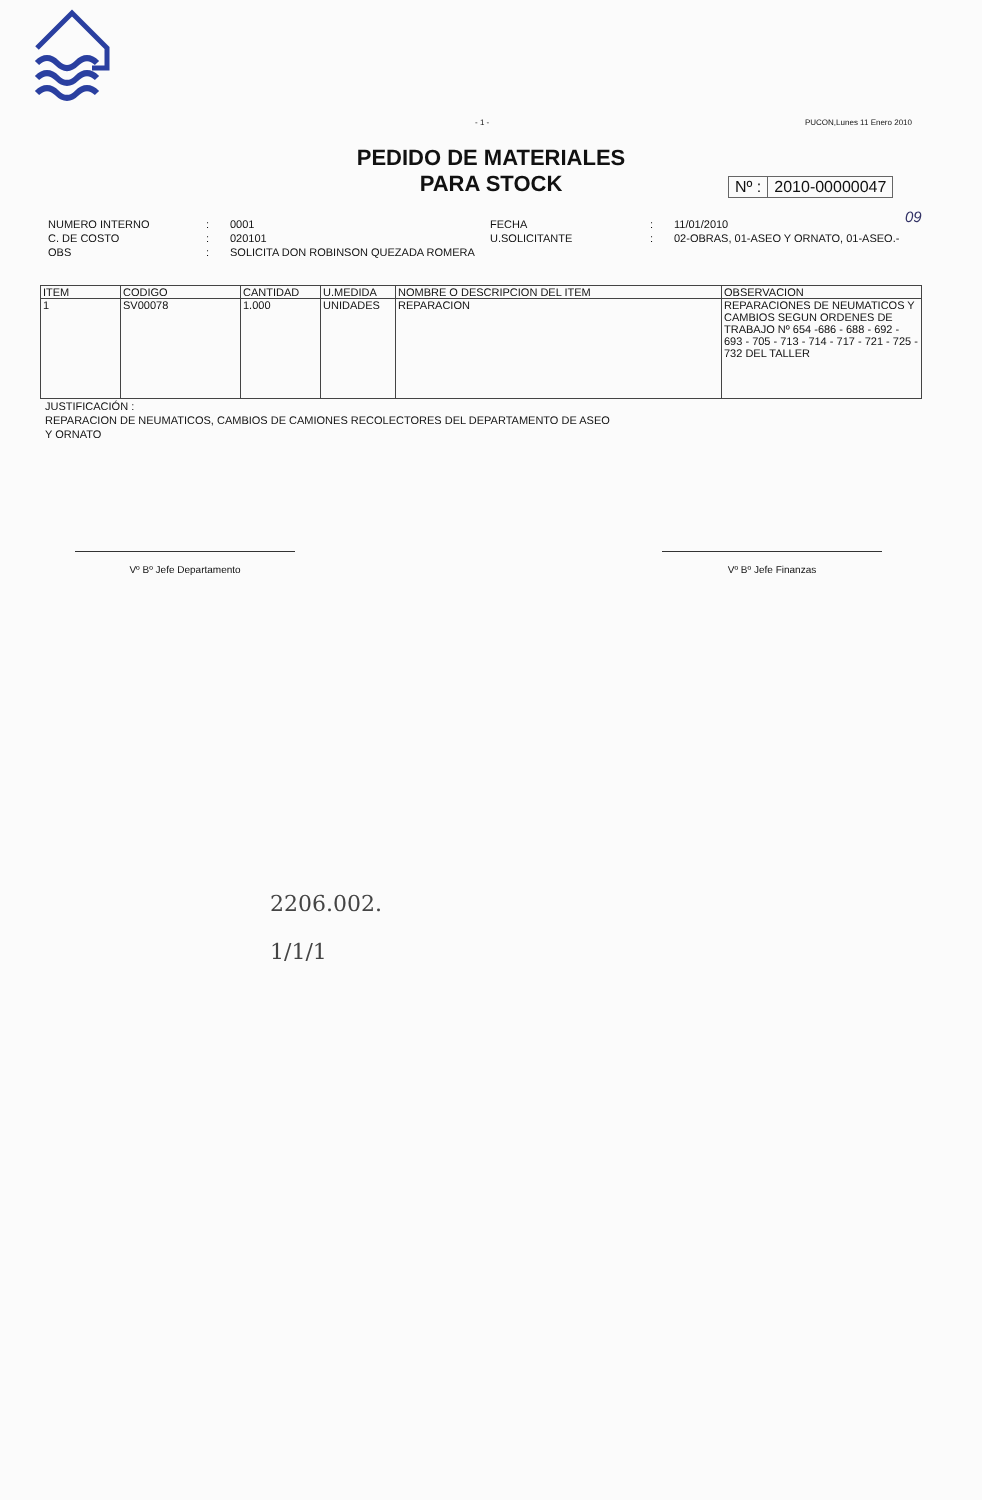- 1 - PUCON,Lunes 11 Enero 2010
PEDIDO DE MATERIALES
PARA STOCK
Nº : 2010-00000047
09
NUMERO INTERNO
C. DE COSTO:
: 0001
020101 FECHA
U.SOLICITANTE:
: 11/01/2010
02-OBRAS, 01-ASEO Y ORNATO, 01-ASEO.- OBS: SOLICITA DON ROBINSON QUEZADA ROMERA
| ITEM | CODIGO | CANTIDAD | U.MEDIDA | NOMBRE O DESCRIPCION DEL ITEM | OBSERVACION |
| --- | --- | --- | --- | --- | --- |
| 1 | SV00078 | 1.000 | UNIDADES | REPARACION | REPARACIONES DE NEUMATICOS Y CAMBIOS SEGUN ORDENES DE TRABAJO Nº 654 -686 - 688 - 692 - 693 - 705 - 713 - 714 - 717 - 721 - 725 - 732 DEL TALLER |
JUSTIFICACIÓN :
REPARACION DE NEUMATICOS, CAMBIOS DE CAMIONES RECOLECTORES DEL DEPARTAMENTO DE ASEO
Y ORNATO
Vº Bº Jefe Departamento Vº Bº Jefe Finanzas
2206.002.
1/1/1